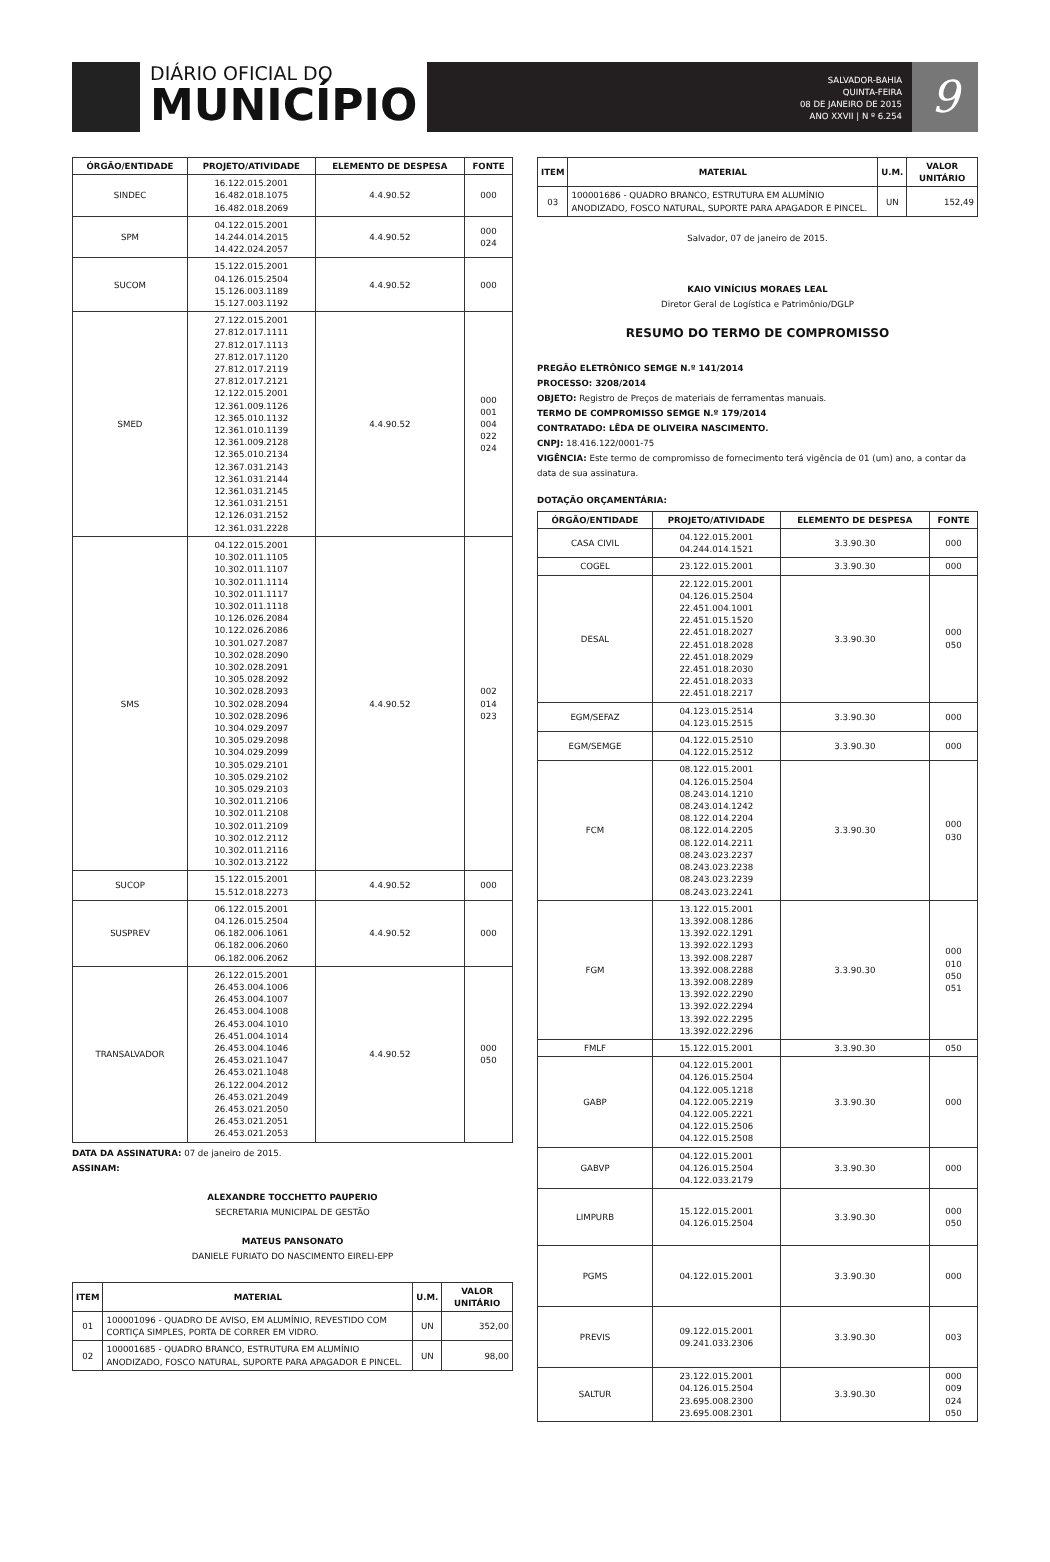DIÁRIO OFICIAL DO
MUNICÍPIO
SALVADOR-BAHIA
QUINTA-FEIRA
08 DE JANEIRO DE 2015
ANO XXVII | N º 6.254
9
| ÓRGÃO/ENTIDADE | PROJETO/ATIVIDADE | ELEMENTO DE DESPESA | FONTE |
| --- | --- | --- | --- |
| SINDEC | 16.122.015.2001 16.482.018.1075 16.482.018.2069 | 4.4.90.52 | 000 |
| SPM | 04.122.015.2001 14.244.014.2015 14.422.024.2057 | 4.4.90.52 | 000 024 |
| SUCOM | 15.122.015.2001 04.126.015.2504 15.126.003.1189 15.127.003.1192 | 4.4.90.52 | 000 |
| SMED | 27.122.015.2001 27.812.017.1111 27.812.017.1113 27.812.017.1120 27.812.017.2119 27.812.017.2121 12.122.015.2001 12.361.009.1126 12.365.010.1132 12.361.010.1139 12.361.009.2128 12.365.010.2134 12.367.031.2143 12.361.031.2144 12.361.031.2145 12.361.031.2151 12.126.031.2152 12.361.031.2228 | 4.4.90.52 | 000 001 004 022 024 |
| SMS | 04.122.015.2001 10.302.011.1105 10.302.011.1107 10.302.011.1114 10.302.011.1117 10.302.011.1118 10.126.026.2084 10.122.026.2086 10.301.027.2087 10.302.028.2090 10.302.028.2091 10.305.028.2092 10.302.028.2093 10.302.028.2094 10.302.028.2096 10.304.029.2097 10.305.029.2098 10.304.029.2099 10.305.029.2101 10.305.029.2102 10.305.029.2103 10.302.011.2106 10.302.011.2108 10.302.011.2109 10.302.012.2112 10.302.011.2116 10.302.013.2122 | 4.4.90.52 | 002 014 023 |
| SUCOP | 15.122.015.2001 15.512.018.2273 | 4.4.90.52 | 000 |
| SUSPREV | 06.122.015.2001 04.126.015.2504 06.182.006.1061 06.182.006.2060 06.182.006.2062 | 4.4.90.52 | 000 |
| TRANSALVADOR | 26.122.015.2001 26.453.004.1006 26.453.004.1007 26.453.004.1008 26.453.004.1010 26.451.004.1014 26.453.004.1046 26.453.021.1047 26.453.021.1048 26.122.004.2012 26.453.021.2049 26.453.021.2050 26.453.021.2051 26.453.021.2053 | 4.4.90.52 | 000 050 |
DATA DA ASSINATURA: 07 de janeiro de 2015.
ASSINAM:
ALEXANDRE TOCCHETTO PAUPERIO
SECRETARIA MUNICIPAL DE GESTÃO
MATEUS PANSONATO
DANIELE FURIATO DO NASCIMENTO EIRELI-EPP
| ITEM | MATERIAL | U.M. | VALOR UNITÁRIO |
| --- | --- | --- | --- |
| 01 | 100001096 - QUADRO DE AVISO, EM ALUMÍNIO, REVESTIDO COM CORTIÇA SIMPLES, PORTA DE CORRER EM VIDRO. | UN | 352,00 |
| 02 | 100001685 - QUADRO BRANCO, ESTRUTURA EM ALUMÍNIO ANODIZADO, FOSCO NATURAL, SUPORTE PARA APAGADOR E PINCEL. | UN | 98,00 |
| ITEM | MATERIAL | U.M. | VALOR UNITÁRIO |
| --- | --- | --- | --- |
| 03 | 100001686 - QUADRO BRANCO, ESTRUTURA EM ALUMÍNIO ANODIZADO, FOSCO NATURAL, SUPORTE PARA APAGADOR E PINCEL. | UN | 152,49 |
Salvador, 07 de janeiro de 2015.
KAIO VINÍCIUS MORAES LEAL
Diretor Geral de Logística e Patrimônio/DGLP
RESUMO DO TERMO DE COMPROMISSO
PREGÃO ELETRÔNICO SEMGE N.º 141/2014
PROCESSO: 3208/2014
OBJETO: Registro de Preços de materiais de ferramentas manuais.
TERMO DE COMPROMISSO SEMGE N.º 179/2014
CONTRATADO: LÊDA DE OLIVEIRA NASCIMENTO.
CNPJ: 18.416.122/0001-75
VIGÊNCIA: Este termo de compromisso de fornecimento terá vigência de 01 (um) ano, a contar da data de sua assinatura.
DOTAÇÃO ORÇAMENTÁRIA:
| ÓRGÃO/ENTIDADE | PROJETO/ATIVIDADE | ELEMENTO DE DESPESA | FONTE |
| --- | --- | --- | --- |
| CASA CIVIL | 04.122.015.2001 04.244.014.1521 | 3.3.90.30 | 000 |
| COGEL | 23.122.015.2001 | 3.3.90.30 | 000 |
| DESAL | 22.122.015.2001 04.126.015.2504 22.451.004.1001 22.451.015.1520 22.451.018.2027 22.451.018.2028 22.451.018.2029 22.451.018.2030 22.451.018.2033 22.451.018.2217 | 3.3.90.30 | 000 050 |
| EGM/SEFAZ | 04.123.015.2514 04.123.015.2515 | 3.3.90.30 | 000 |
| EGM/SEMGE | 04.122.015.2510 04.122.015.2512 | 3.3.90.30 | 000 |
| FCM | 08.122.015.2001 04.126.015.2504 08.243.014.1210 08.243.014.1242 08.122.014.2204 08.122.014.2205 08.122.014.2211 08.243.023.2237 08.243.023.2238 08.243.023.2239 08.243.023.2241 | 3.3.90.30 | 000 030 |
| FGM | 13.122.015.2001 13.392.008.1286 13.392.022.1291 13.392.022.1293 13.392.008.2287 13.392.008.2288 13.392.008.2289 13.392.022.2290 13.392.022.2294 13.392.022.2295 13.392.022.2296 | 3.3.90.30 | 000 010 050 051 |
| FMLF | 15.122.015.2001 | 3.3.90.30 | 050 |
| GABP | 04.122.015.2001 04.126.015.2504 04.122.005.1218 04.122.005.2219 04.122.005.2221 04.122.015.2506 04.122.015.2508 | 3.3.90.30 | 000 |
| GABVP | 04.122.015.2001 04.126.015.2504 04.122.033.2179 | 3.3.90.30 | 000 |
| LIMPURB | 15.122.015.2001 04.126.015.2504 | 3.3.90.30 | 000 050 |
| PGMS | 04.122.015.2001 | 3.3.90.30 | 000 |
| PREVIS | 09.122.015.2001 09.241.033.2306 | 3.3.90.30 | 003 |
| SALTUR | 23.122.015.2001 04.126.015.2504 23.695.008.2300 23.695.008.2301 | 3.3.90.30 | 000 009 024 050 |